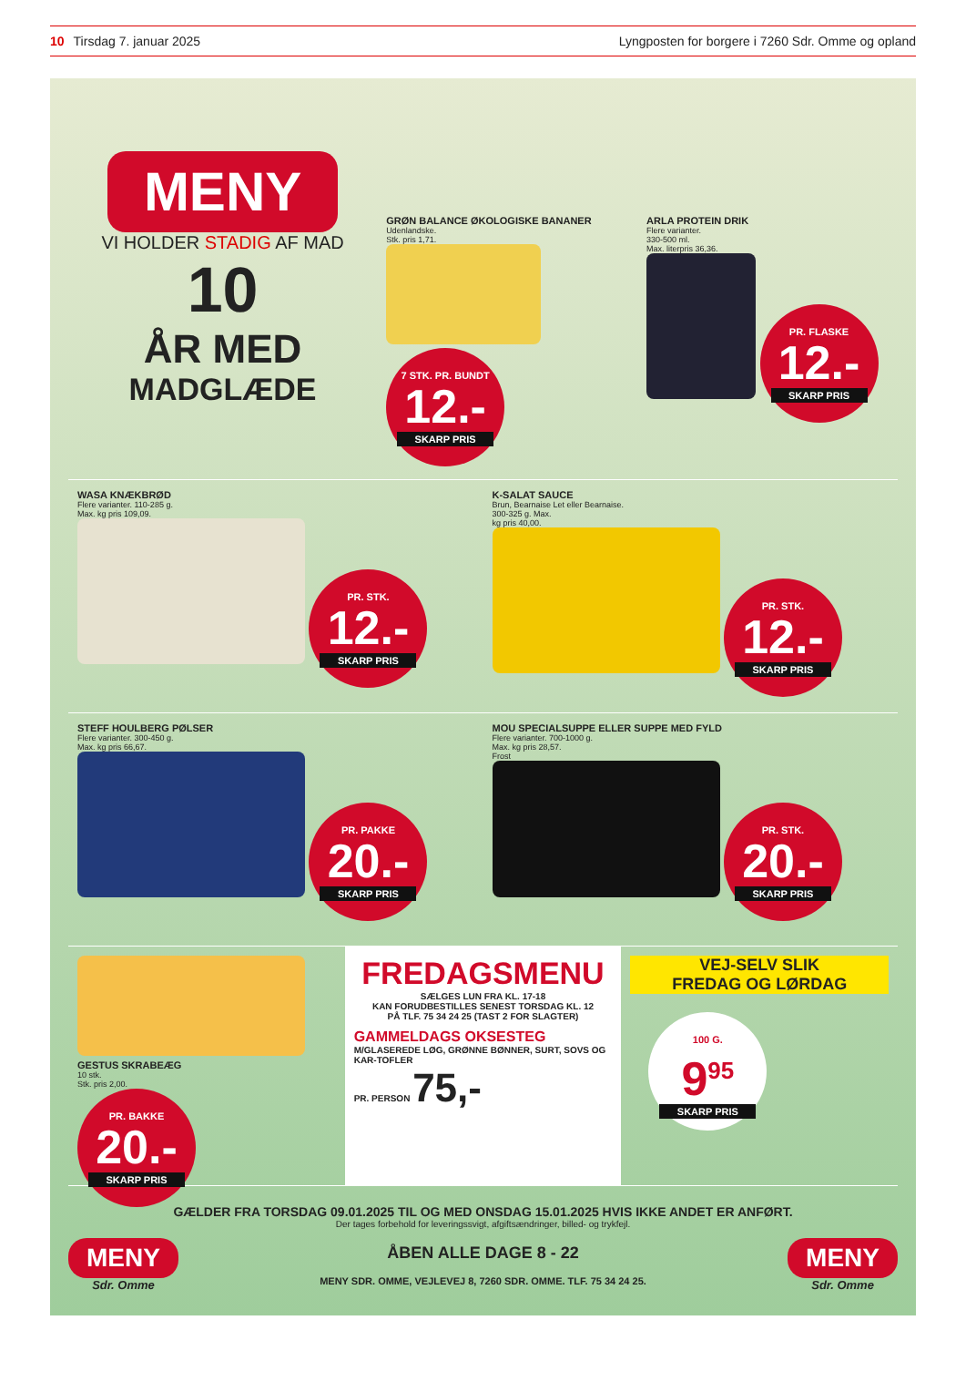10 Tirsdag 7. januar 2025 Lyngposten for borgere i 7260 Sdr. Omme og opland
MENY
VI HOLDER STADIG AF MAD
10
ÅR MED
MADGLÆDE
GRØN BALANCE ØKOLOGISKE BANANER
Udenlandske.
Stk. pris 1,71.
7 STK. PR. BUNDT
12.-
SKARP PRIS
ARLA PROTEIN DRIK
Flere varianter.
330-500 ml.
Max. literpris 36,36.
PR. FLASKE
12.-
SKARP PRIS
WASA KNÆKBRØD
Flere varianter. 110-285 g.
Max. kg pris 109,09.
PR. STK.
12.-
SKARP PRIS
K-SALAT SAUCE
Brun, Bearnaise Let eller Bearnaise.
300-325 g. Max.
kg pris 40,00.
PR. STK.
12.-
SKARP PRIS
STEFF HOULBERG PØLSER
Flere varianter. 300-450 g.
Max. kg pris 66,67.
PR. PAKKE
20.-
SKARP PRIS
MOU SPECIALSUPPE ELLER SUPPE MED FYLD
Flere varianter. 700-1000 g.
Max. kg pris 28,57.
Frost
PR. STK.
20.-
SKARP PRIS
GESTUS SKRABEÆG
10 stk.
Stk. pris 2,00.
PR. BAKKE
20.-
SKARP PRIS
FREDAGSMENU
SÆLGES LUN FRA KL. 17-18
KAN FORUDBESTILLES SENEST TORSDAG KL. 12
PÅ TLF. 75 34 24 25 (TAST 2 FOR SLAGTER)
GAMMELDAGS OKSESTEG
M/GLASEREDE LØG, GRØNNE BØNNER, SURT, SOVS OG KAR-TOFLER
PR. PERSON 75,-
VEJ-SELV SLIK
FREDAG OG LØRDAG
100 G.
9<sup>95</sup>
SKARP PRIS
GÆLDER FRA TORSDAG 09.01.2025 TIL OG MED ONSDAG 15.01.2025 HVIS IKKE ANDET ER ANFØRT.
Der tages forbehold for leveringssvigt, afgiftsændringer, billed- og trykfejl.
MENY
Sdr. Omme
ÅBEN ALLE DAGE 8 - 22
MENY SDR. OMME, VEJLEVEJ 8, 7260 SDR. OMME. TLF. 75 34 24 25.
MENY
Sdr. Omme